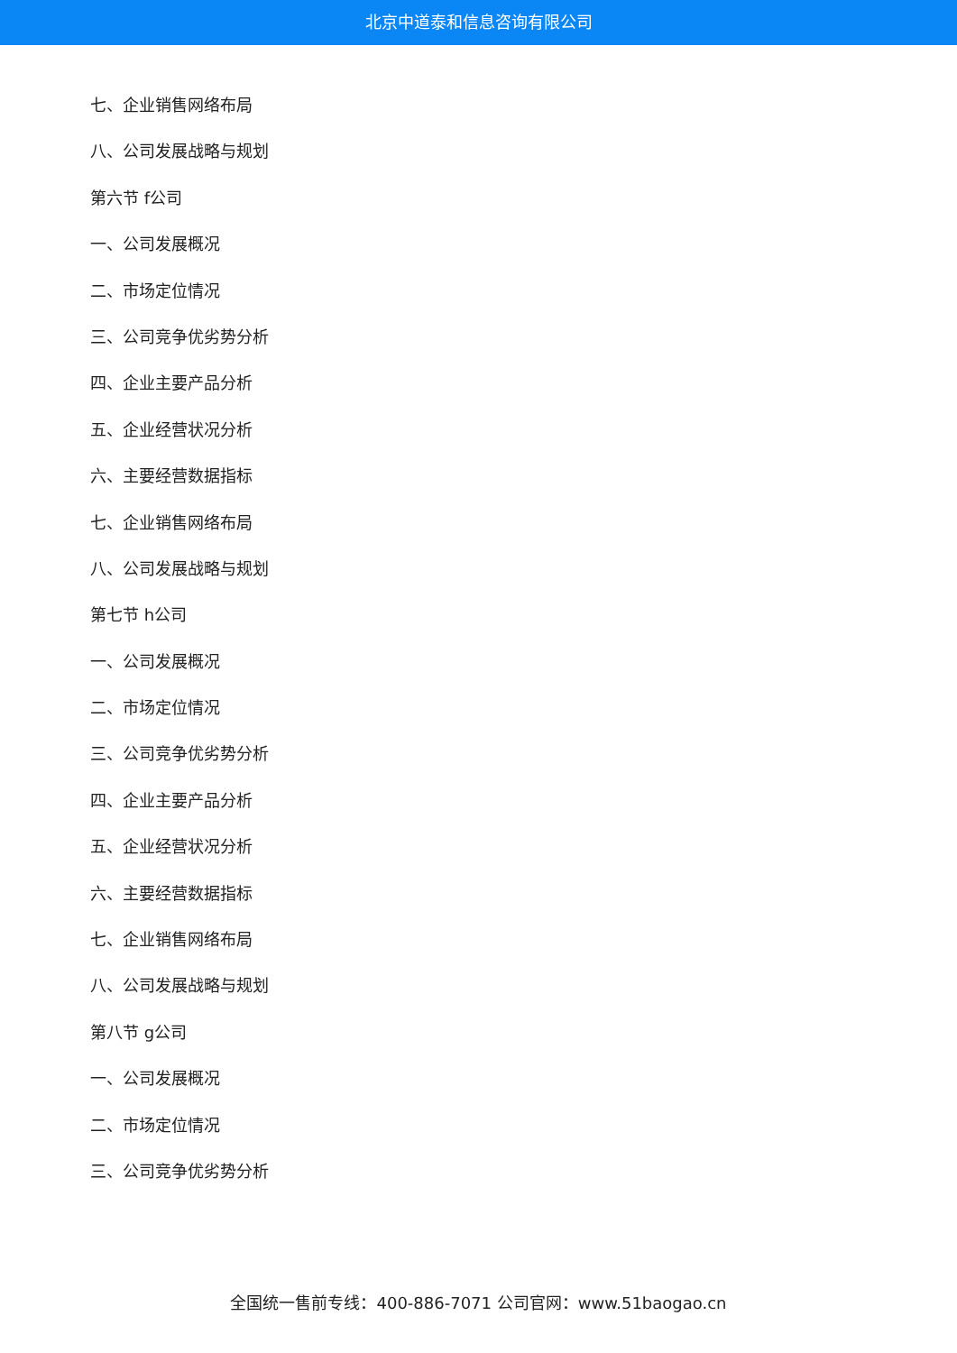北京中道泰和信息咨询有限公司
七、企业销售网络布局
八、公司发展战略与规划
第六节 f公司
一、公司发展概况
二、市场定位情况
三、公司竞争优劣势分析
四、企业主要产品分析
五、企业经营状况分析
六、主要经营数据指标
七、企业销售网络布局
八、公司发展战略与规划
第七节 h公司
一、公司发展概况
二、市场定位情况
三、公司竞争优劣势分析
四、企业主要产品分析
五、企业经营状况分析
六、主要经营数据指标
七、企业销售网络布局
八、公司发展战略与规划
第八节 g公司
一、公司发展概况
二、市场定位情况
三、公司竞争优劣势分析
全国统一售前专线：400-886-7071 公司官网：www.51baogao.cn